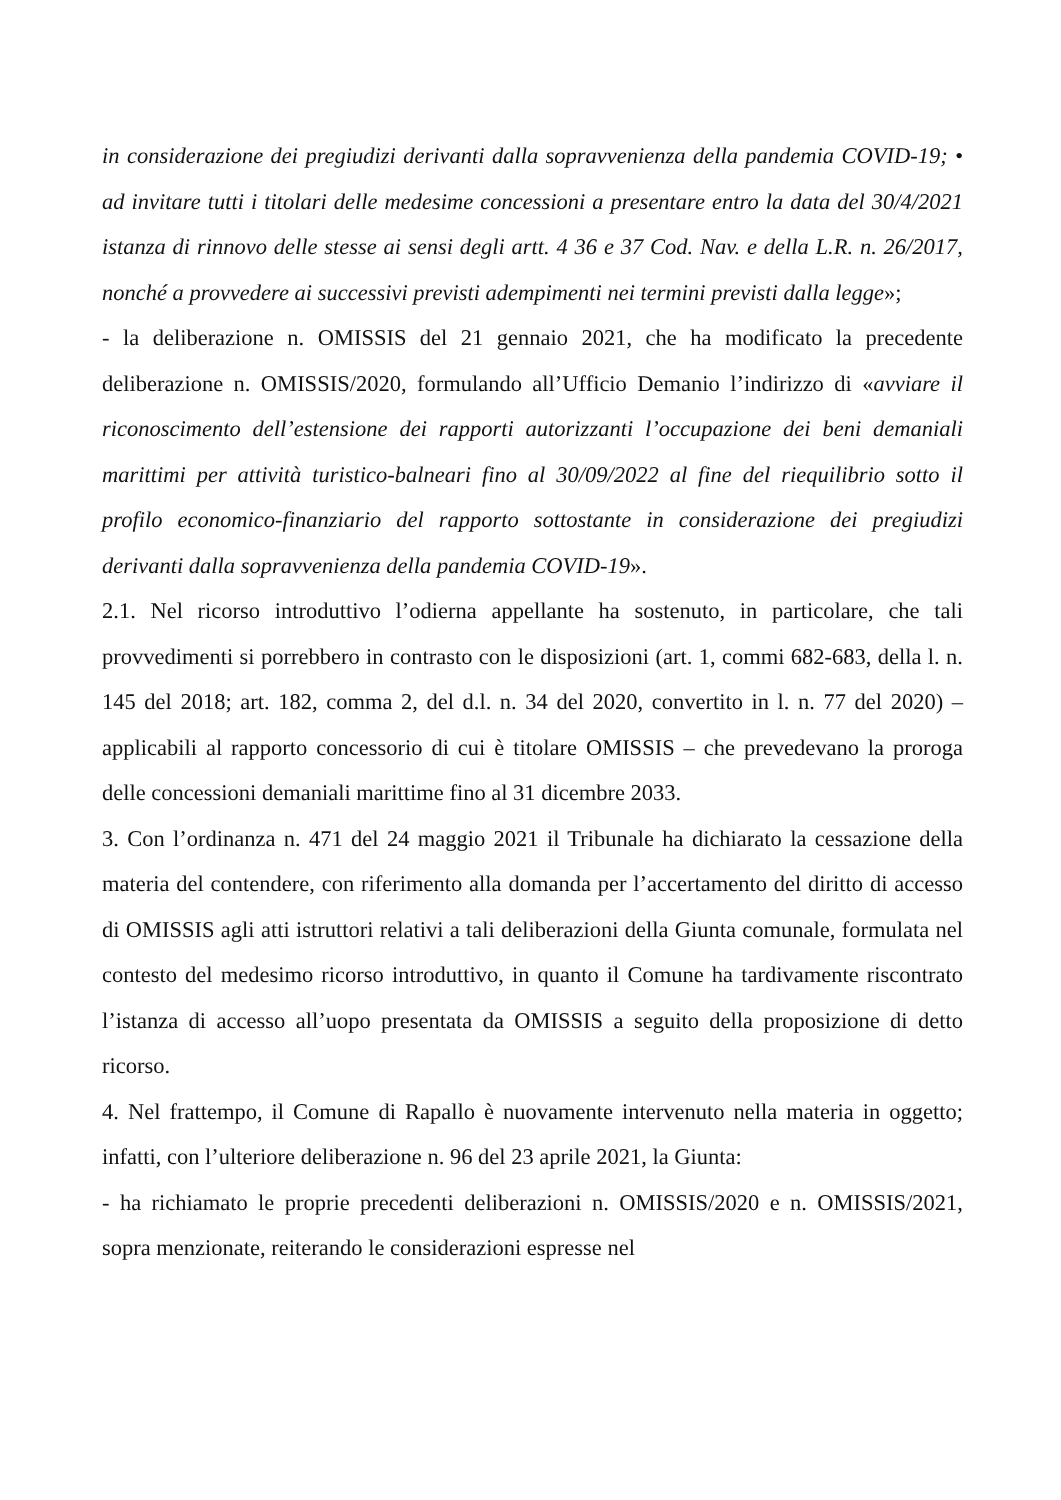in considerazione dei pregiudizi derivanti dalla sopravvenienza della pandemia COVID-19; • ad invitare tutti i titolari delle medesime concessioni a presentare entro la data del 30/4/2021 istanza di rinnovo delle stesse ai sensi degli artt. 4 36 e 37 Cod. Nav. e della L.R. n. 26/2017, nonché a provvedere ai successivi previsti adempimenti nei termini previsti dalla legge»;
- la deliberazione n. OMISSIS del 21 gennaio 2021, che ha modificato la precedente deliberazione n. OMISSIS/2020, formulando all’Ufficio Demanio l’indirizzo di «avviare il riconoscimento dell’estensione dei rapporti autorizzanti l’occupazione dei beni demaniali marittimi per attività turistico-balneari fino al 30/09/2022 al fine del riequilibrio sotto il profilo economico-finanziario del rapporto sottostante in considerazione dei pregiudizi derivanti dalla sopravvenienza della pandemia COVID-19».
2.1. Nel ricorso introduttivo l’odierna appellante ha sostenuto, in particolare, che tali provvedimenti si porrebbero in contrasto con le disposizioni (art. 1, commi 682-683, della l. n. 145 del 2018; art. 182, comma 2, del d.l. n. 34 del 2020, convertito in l. n. 77 del 2020) – applicabili al rapporto concessorio di cui è titolare OMISSIS – che prevedevano la proroga delle concessioni demaniali marittime fino al 31 dicembre 2033.
3. Con l’ordinanza n. 471 del 24 maggio 2021 il Tribunale ha dichiarato la cessazione della materia del contendere, con riferimento alla domanda per l’accertamento del diritto di accesso di OMISSIS agli atti istruttori relativi a tali deliberazioni della Giunta comunale, formulata nel contesto del medesimo ricorso introduttivo, in quanto il Comune ha tardivamente riscontrato l’istanza di accesso all’uopo presentata da OMISSIS a seguito della proposizione di detto ricorso.
4. Nel frattempo, il Comune di Rapallo è nuovamente intervenuto nella materia in oggetto; infatti, con l’ulteriore deliberazione n. 96 del 23 aprile 2021, la Giunta:
- ha richiamato le proprie precedenti deliberazioni n. OMISSIS/2020 e n. OMISSIS/2021, sopra menzionate, reiterando le considerazioni espresse nel